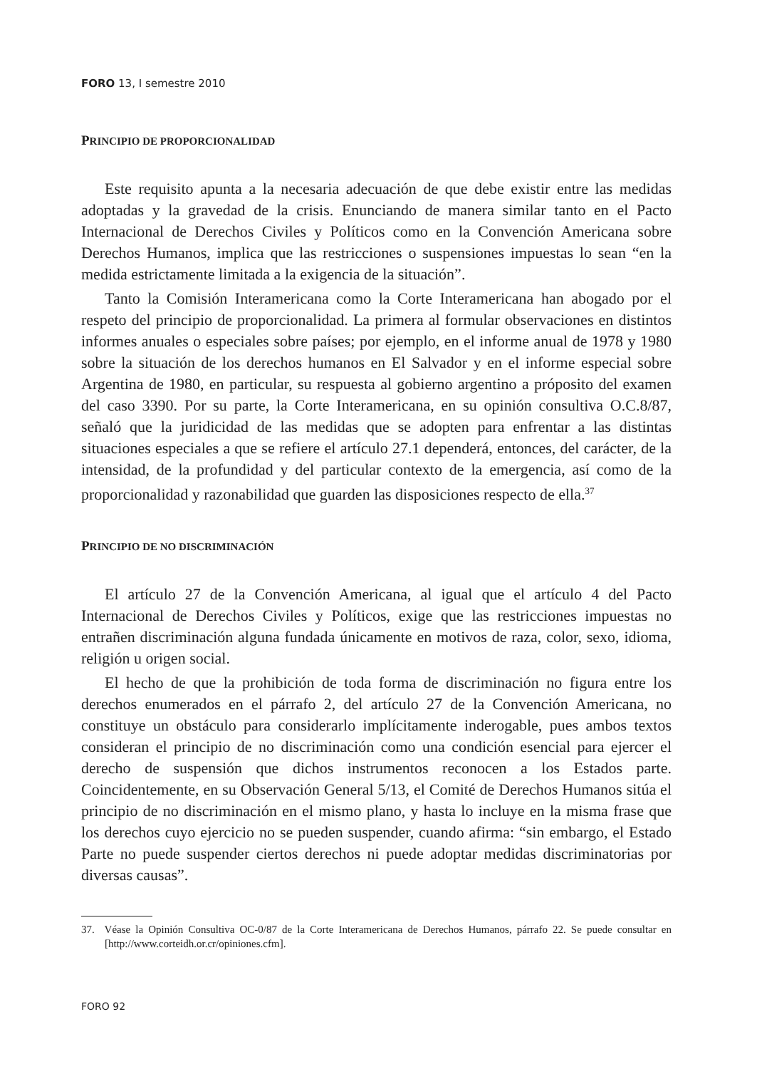FORO 13, I semestre 2010
PRINCIPIO DE PROPORCIONALIDAD
Este requisito apunta a la necesaria adecuación de que debe existir entre las medidas adoptadas y la gravedad de la crisis. Enunciando de manera similar tanto en el Pacto Internacional de Derechos Civiles y Políticos como en la Convención Americana sobre Derechos Humanos, implica que las restricciones o suspensiones impuestas lo sean “en la medida estrictamente limitada a la exigencia de la situación”.
Tanto la Comisión Interamericana como la Corte Interamericana han abogado por el respeto del principio de proporcionalidad. La primera al formular observaciones en distintos informes anuales o especiales sobre países; por ejemplo, en el informe anual de 1978 y 1980 sobre la situación de los derechos humanos en El Salvador y en el informe especial sobre Argentina de 1980, en particular, su respuesta al gobierno argentino a próposito del examen del caso 3390. Por su parte, la Corte Interamericana, en su opinión consultiva O.C.8/87, señaló que la juridicidad de las medidas que se adopten para enfrentar a las distintas situaciones especiales a que se refiere el artículo 27.1 dependerá, entonces, del carácter, de la intensidad, de la profundidad y del particular contexto de la emergencia, así como de la proporcionalidad y razonabilidad que guarden las disposiciones respecto de ella.<sup>37</sup>
PRINCIPIO DE NO DISCRIMINACIÓN
El artículo 27 de la Convención Americana, al igual que el artículo 4 del Pacto Internacional de Derechos Civiles y Políticos, exige que las restricciones impuestas no entrañen discriminación alguna fundada únicamente en motivos de raza, color, sexo, idioma, religión u origen social.
El hecho de que la prohibición de toda forma de discriminación no figura entre los derechos enumerados en el párrafo 2, del artículo 27 de la Convención Americana, no constituye un obstáculo para considerarlo implícitamente inderogable, pues ambos textos consideran el principio de no discriminación como una condición esencial para ejercer el derecho de suspensión que dichos instrumentos reconocen a los Estados parte. Coincidentemente, en su Observación General 5/13, el Comité de Derechos Humanos sitúa el principio de no discriminación en el mismo plano, y hasta lo incluye en la misma frase que los derechos cuyo ejercicio no se pueden suspender, cuando afirma: “sin embargo, el Estado Parte no puede suspender ciertos derechos ni puede adoptar medidas discriminatorias por diversas causas”.
37. Véase la Opinión Consultiva OC-0/87 de la Corte Interamericana de Derechos Humanos, párrafo 22. Se puede consultar en [http://www.corteidh.or.cr/opiniones.cfm].
FORO 92